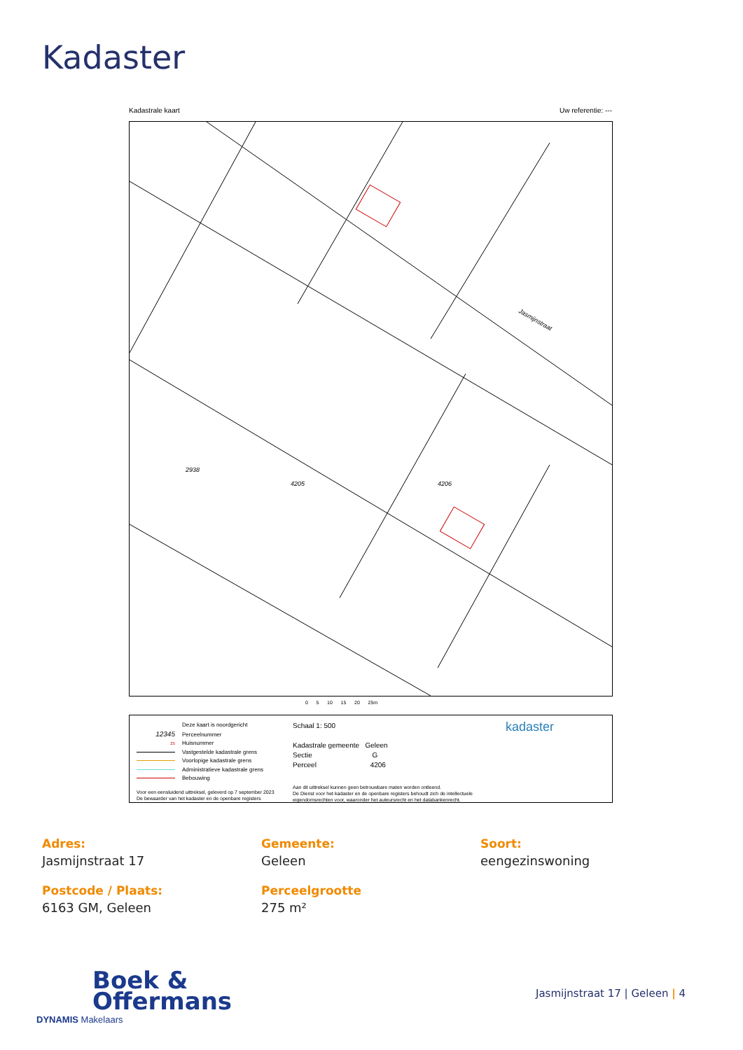Kadaster
Kadastrale kaart Uw referentie: ---
Jasmijnstraat
4206
2938
4205
0 5 10 15 20 25m
Deze kaart is noordgericht
12345 Perceelnummer
25 Huisnummer
Vastgestelde kadastrale grens
Voorlopige kadastrale grens
Administratieve kadastrale grens
Bebouwing
Voor een eensluidend uittreksel, geleverd op 7 september 2023
De bewaarder van het kadaster en de openbare registers
Schaal 1: 500
Kadastrale gemeente Geleen
Sectie G
Perceel 4206
Aan dit uittreksel kunnen geen betrouwbare maten worden ontleend.
De Dienst voor het kadaster en de openbare registers behoudt zich de intellectuele
eigendomsrechten voor, waaronder het auteursrecht en het databankenrecht.
kadaster
Adres:
Jasmijnstraat 17
Gemeente:
Geleen
Soort:
eengezinswoning
Postcode / Plaats:
6163 GM, Geleen
Perceelgrootte
275 m²
Boek &
Offermans
DYNAMIS Makelaars
Jasmijnstraat 17 | Geleen | 4